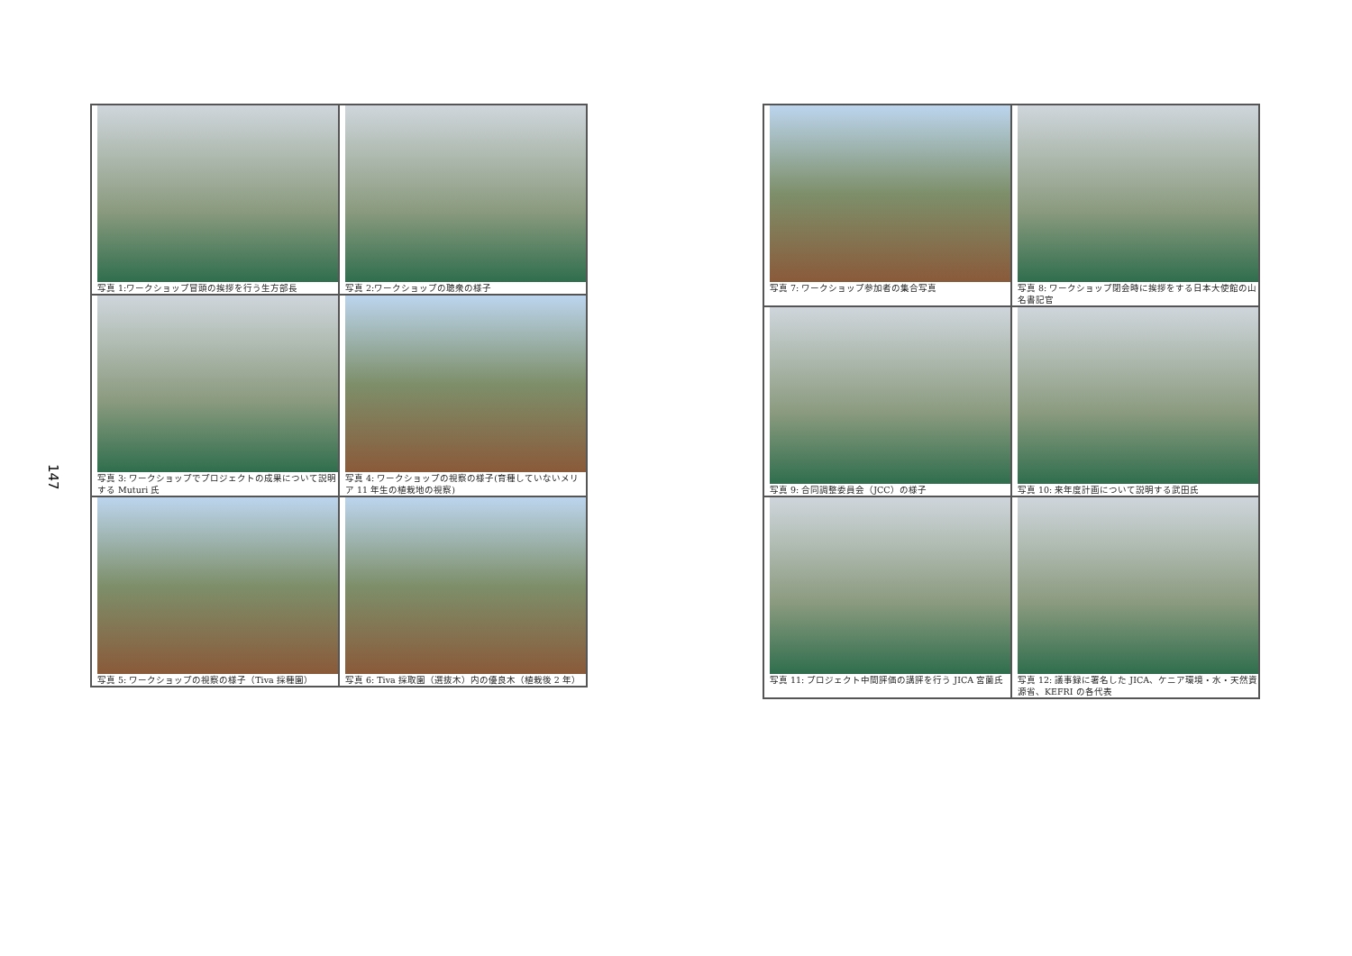147
写真 1:ワークショップ冒頭の挨拶を行う生方部長
写真 2:ワークショップの聴衆の様子
写真 3: ワークショップでプロジェクトの成果について説明する Muturi 氏
写真 4: ワークショップの視察の様子(育種していないメリア 11 年生の植栽地の視察)
写真 5: ワークショップの視察の様子（Tiva 採種園）
写真 6: Tiva 採取園（選抜木）内の優良木（植栽後 2 年）
写真 7: ワークショップ参加者の集合写真
写真 8: ワークショップ閉会時に挨拶をする日本大使館の山名書記官
写真 9: 合同調整委員会（JCC）の様子
写真 10: 来年度計画について説明する武田氏
写真 11: プロジェクト中間評価の講評を行う JICA 宮薗氏
写真 12: 議事録に署名した JICA、ケニア環境・水・天然資源省、KEFRI の各代表